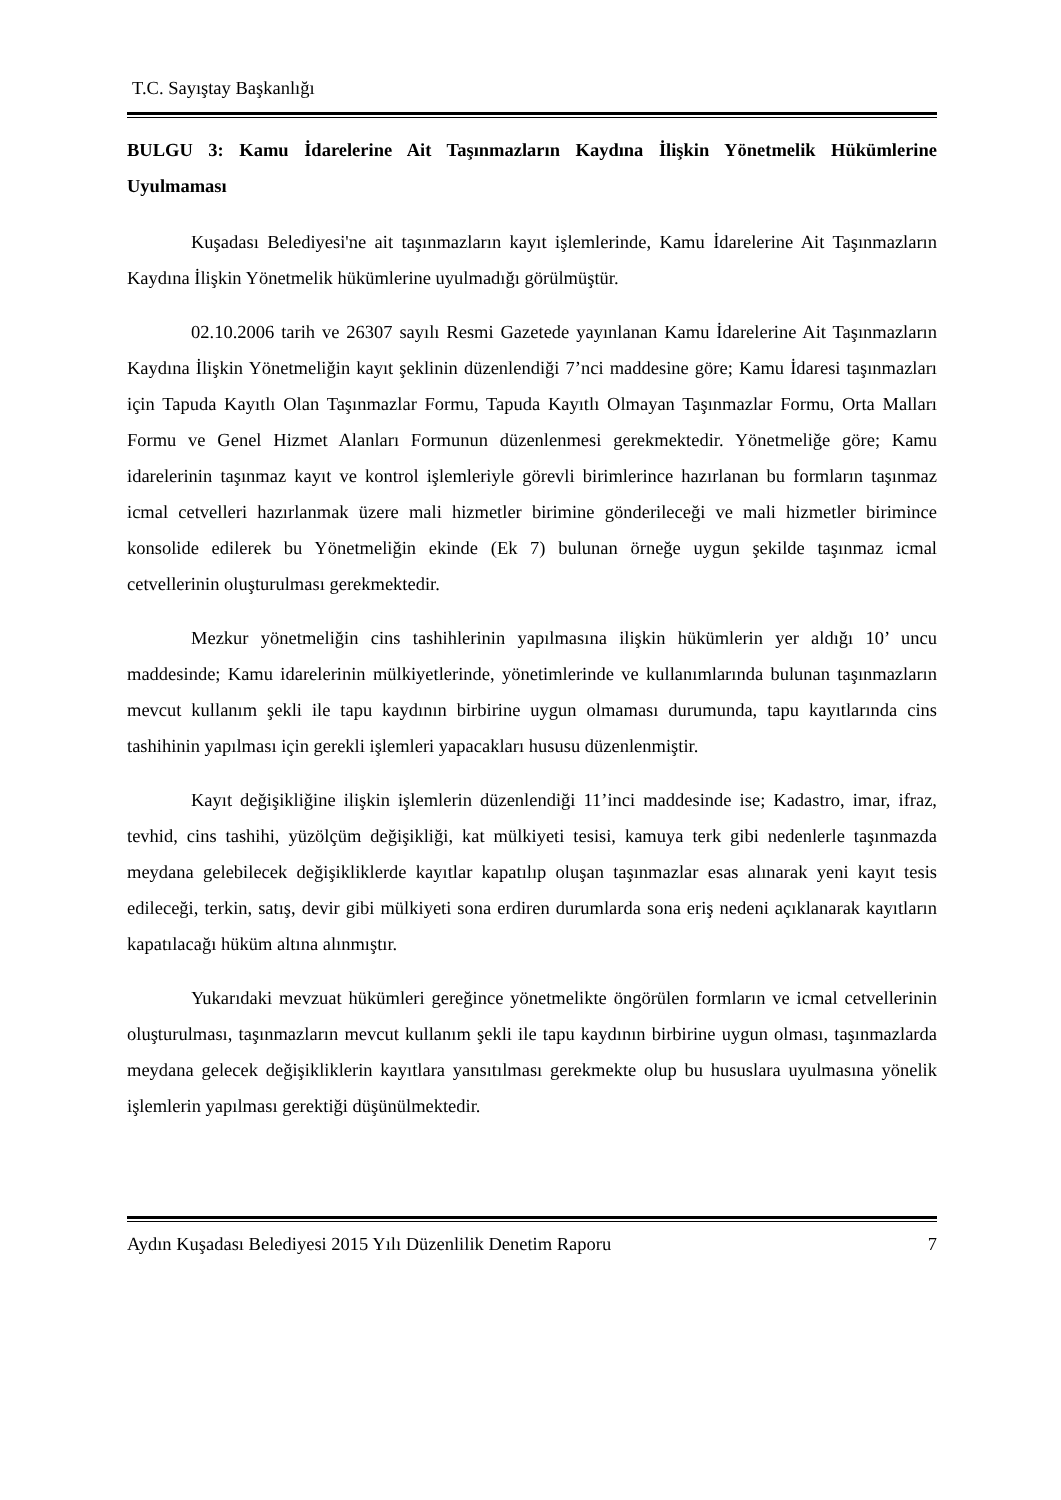T.C. Sayıştay Başkanlığı
BULGU 3: Kamu İdarelerine Ait Taşınmazların Kaydına İlişkin Yönetmelik Hükümlerine Uyulmaması
Kuşadası Belediyesi'ne ait taşınmazların kayıt işlemlerinde, Kamu İdarelerine Ait Taşınmazların Kaydına İlişkin Yönetmelik hükümlerine uyulmadığı görülmüştür.
02.10.2006 tarih ve 26307 sayılı Resmi Gazetede yayınlanan Kamu İdarelerine Ait Taşınmazların Kaydına İlişkin Yönetmeliğin kayıt şeklinin düzenlendiği 7’nci maddesine göre; Kamu İdaresi taşınmazları için Tapuda Kayıtlı Olan Taşınmazlar Formu, Tapuda Kayıtlı Olmayan Taşınmazlar Formu, Orta Malları Formu ve Genel Hizmet Alanları Formunun düzenlenmesi gerekmektedir. Yönetmeliğe göre; Kamu idarelerinin taşınmaz kayıt ve kontrol işlemleriyle görevli birimlerince hazırlanan bu formların taşınmaz icmal cetvelleri hazırlanmak üzere mali hizmetler birimine gönderileceği ve mali hizmetler birimince konsolide edilerek bu Yönetmeliğin ekinde (Ek 7) bulunan örneğe uygun şekilde taşınmaz icmal cetvellerinin oluşturulması gerekmektedir.
Mezkur yönetmeliğin cins tashihlerinin yapılmasına ilişkin hükümlerin yer aldığı 10’ uncu maddesinde; Kamu idarelerinin mülkiyetlerinde, yönetimlerinde ve kullanımlarında bulunan taşınmazların mevcut kullanım şekli ile tapu kaydının birbirine uygun olmaması durumunda, tapu kayıtlarında cins tashihinin yapılması için gerekli işlemleri yapacakları hususu düzenlenmiştir.
Kayıt değişikliğine ilişkin işlemlerin düzenlendiği 11’inci maddesinde ise; Kadastro, imar, ifraz, tevhid, cins tashihi, yüzölçüm değişikliği, kat mülkiyeti tesisi, kamuya terk gibi nedenlerle taşınmazda meydana gelebilecek değişikliklerde kayıtlar kapatılıp oluşan taşınmazlar esas alınarak yeni kayıt tesis edileceği, terkin, satış, devir gibi mülkiyeti sona erdiren durumlarda sona eriş nedeni açıklanarak kayıtların kapatılacağı hüküm altına alınmıştır.
Yukarıdaki mevzuat hükümleri gereğince yönetmelikte öngörülen formların ve icmal cetvellerinin oluşturulması, taşınmazların mevcut kullanım şekli ile tapu kaydının birbirine uygun olması, taşınmazlarda meydana gelecek değişikliklerin kayıtlara yansıtılması gerekmekte olup bu hususlara uyulmasına yönelik işlemlerin yapılması gerektiği düşünülmektedir.
Aydın Kuşadası Belediyesi 2015 Yılı Düzenlilik Denetim Raporu 7